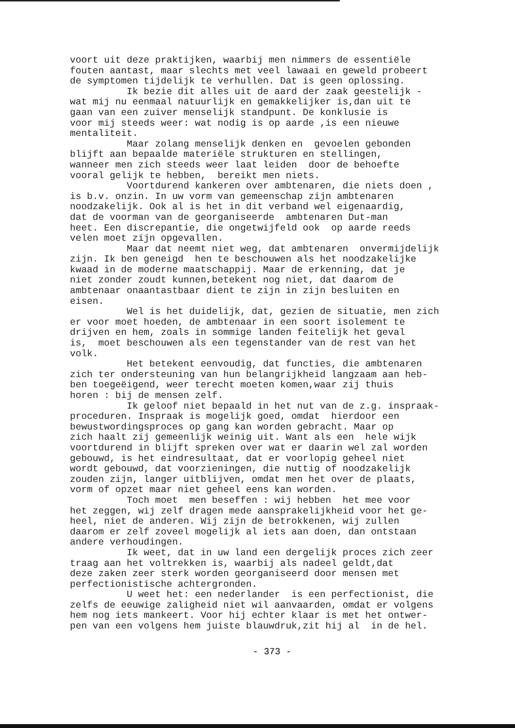voort uit deze praktijken, waarbij men nimmers de essentiële fouten aantast, maar slechts met veel lawaai en geweld probeert de symptomen tijdelijk te verhullen. Dat is geen oplossing. Ik bezie dit alles uit de aard der zaak geestelijk - wat mij nu eenmaal natuurlijk en gemakkelijker is,dan uit te gaan van een zuiver menselijk standpunt. De konklusie is voor mij steeds weer: wat nodig is op aarde ,is een nieuwe mentaliteit. Maar zolang menselijk denken en gevoelen gebonden blijft aan bepaalde materiële strukturen en stellingen, wanneer men zich steeds weer laat leiden door de behoefte vooral gelijk te hebben, bereikt men niets. Voortdurend kankeren over ambtenaren, die niets doen , is b.v. onzin. In uw vorm van gemeenschap zijn ambtenaren noodzakelijk. Ook al is het in dit verband wel eigenaardig, dat de voorman van de georganiseerde ambtenaren Dut-man heet. Een discrepantie, die ongetwijfeld ook op aarde reeds velen moet zijn opgevallen. Maar dat neemt niet weg, dat ambtenaren onvermijdelijk zijn. Ik ben geneigd hen te beschouwen als het noodzakelijke kwaad in de moderne maatschappij. Maar de erkenning, dat je niet zonder zoudt kunnen,betekent nog niet, dat daarom de ambtenaar onaantastbaar dient te zijn in zijn besluiten en eisen. Wel is het duidelijk, dat, gezien de situatie, men zich er voor moet hoeden, de ambtenaar in een soort isolement te drijven en hem, zoals in sommige landen feitelijk het geval is, moet beschouwen als een tegenstander van de rest van het volk. Het betekent eenvoudig, dat functies, die ambtenaren zich ter ondersteuning van hun belangrijkheid langzaam aan heb- ben toegeëigend, weer terecht moeten komen,waar zij thuis horen : bij de mensen zelf. Ik geloof niet bepaald in het nut van de z.g. inspraak- proceduren. Inspraak is mogelijk goed, omdat hierdoor een bewustwordingsproces op gang kan worden gebracht. Maar op zich haalt zij gemeenlijk weinig uit. Want als een hele wijk voortdurend in blijft spreken over wat er daarin wel zal worden gebouwd, is het eindresultaat, dat er voorlopig geheel niet wordt gebouwd, dat voorzieningen, die nuttig of noodzakelijk zouden zijn, langer uitblijven, omdat men het over de plaats, vorm of opzet maar niet geheel eens kan worden. Toch moet men beseffen : wij hebben het mee voor het zeggen, wij zelf dragen mede aansprakelijkheid voor het ge- heel, niet de anderen. Wij zijn de betrokkenen, wij zullen daarom er zelf zoveel mogelijk al iets aan doen, dan ontstaan andere verhoudingen. Ik weet, dat in uw land een dergelijk proces zich zeer traag aan het voltrekken is, waarbij als nadeel geldt,dat deze zaken zeer sterk worden georganiseerd door mensen met perfectionistische achtergronden. U weet het: een nederlander is een perfectionist, die zelfs de eeuwige zaligheid niet wil aanvaarden, omdat er volgens hem nog iets mankeert. Voor hij echter klaar is met het ontwer- pen van een volgens hem juiste blauwdruk,zit hij al in de hel.
- 373 -